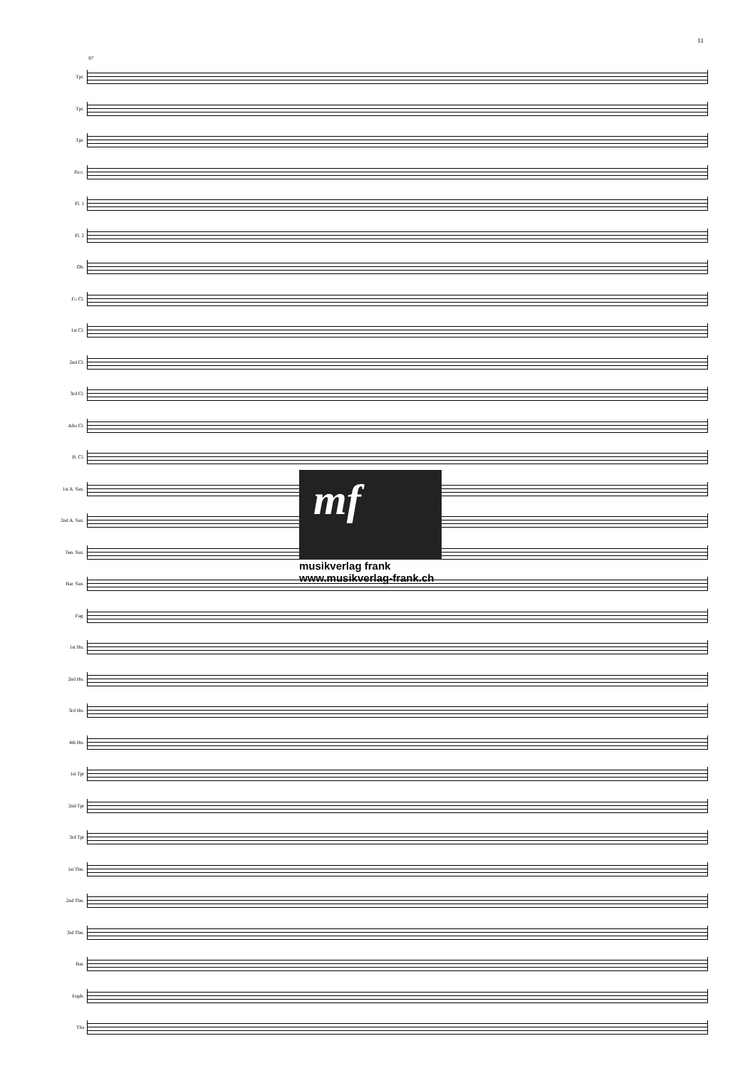11
97
Tpt.
Tpt.
Tpt.
Picc.
Fl. 1
Fl. 2
Ob.
E♭ Cl.
1st Cl.
2nd Cl.
3rd Cl.
Alto Cl.
B. Cl.
1st A. Sax.
2nd A. Sax.
Ten. Sax.
Bar. Sax.
Fag.
1st Hn.
2nd Hn.
3rd Hn.
4th Hn.
1st Tpt
2nd Tpt
3rd Tpt
1st Tbn.
2nd Tbn.
3rd Tbn.
Bar.
Euph.
Tba
mf
musikverlag frank
www.musikverlag-frank.ch